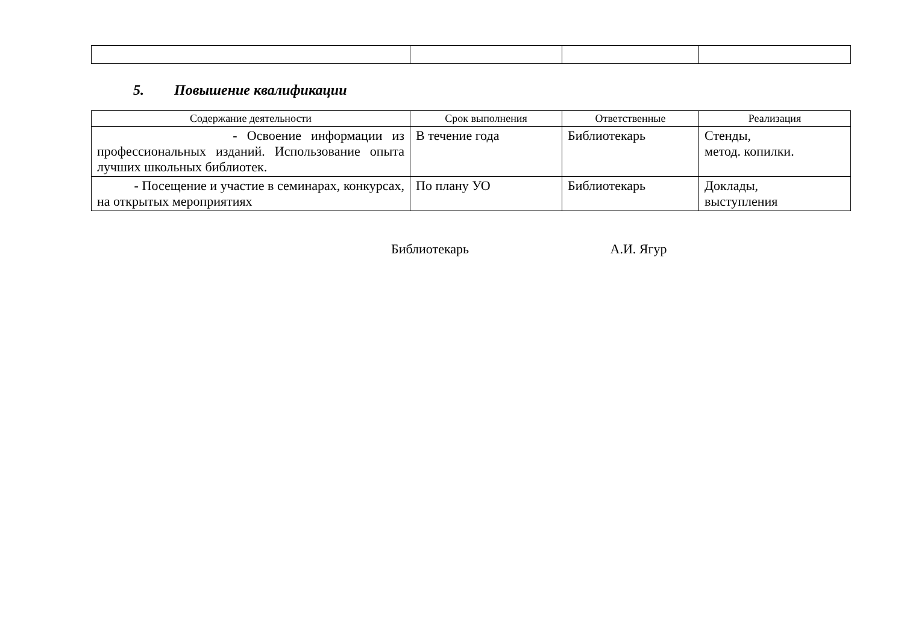5. Повышение квалификации
| Содержание деятельности | Срок выполнения | Ответственные | Реализация |
| --- | --- | --- | --- |
| - Освоение информации из профессиональных изданий. Использование опыта лучших школьных библиотек. | В течение года | Библиотекарь | Стенды, метод. копилки. |
| - Посещение и участие в семинарах, конкурсах, на открытых мероприятиях | По плану УО | Библиотекарь | Доклады, выступления |
Библиотекарь А.И. Ягур